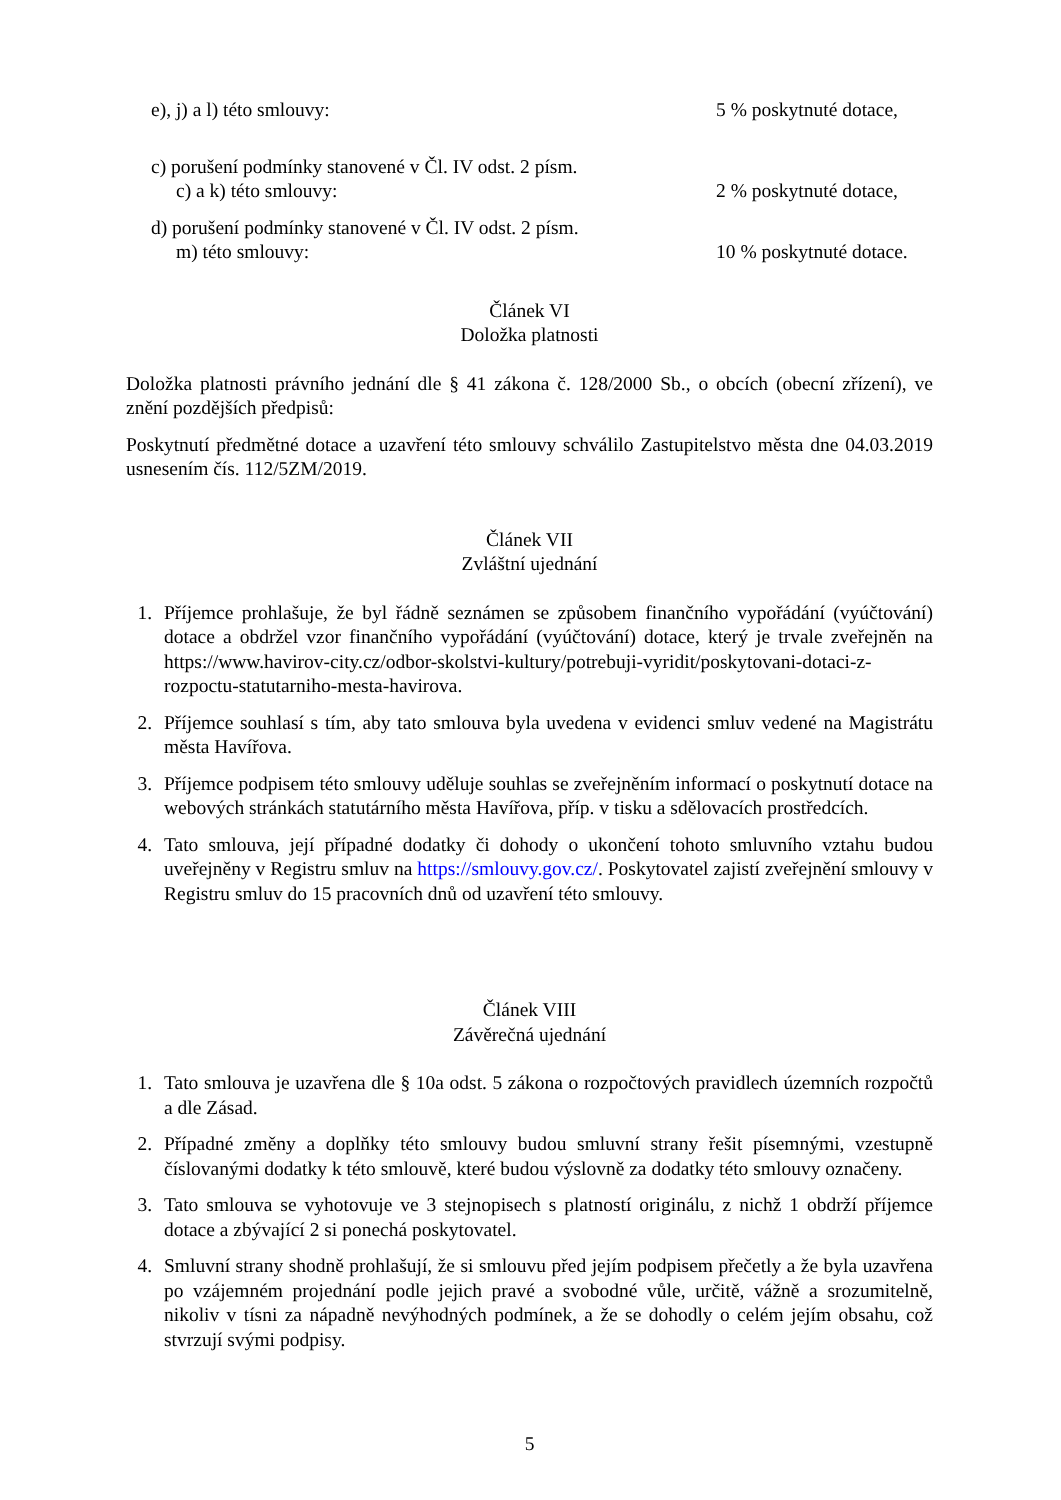e), j) a l) této smlouvy: 5 % poskytnuté dotace,
c) porušení podmínky stanovené v Čl. IV odst. 2 písm.
c) a k) této smlouvy:
2 % poskytnuté dotace,
d) porušení podmínky stanovené v Čl. IV odst. 2 písm.
m) této smlouvy:
10 % poskytnuté dotace.
Článek VI
Doložka platnosti
Doložka platnosti právního jednání dle § 41 zákona č. 128/2000 Sb., o obcích (obecní zřízení), ve znění pozdějších předpisů:
Poskytnutí předmětné dotace a uzavření této smlouvy schválilo Zastupitelstvo města dne 04.03.2019 usnesením čís. 112/5ZM/2019.
Článek VII
Zvláštní ujednání
1. Příjemce prohlašuje, že byl řádně seznámen se způsobem finančního vypořádání (vyúčtování) dotace a obdržel vzor finančního vypořádání (vyúčtování) dotace, který je trvale zveřejněn na https://www.havirov-city.cz/odbor-skolstvi-kultury/potrebuji-vyridit/poskytovani-dotaci-z-rozpoctu-statutarniho-mesta-havirova.
2. Příjemce souhlasí s tím, aby tato smlouva byla uvedena v evidenci smluv vedené na Magistrátu města Havířova.
3. Příjemce podpisem této smlouvy uděluje souhlas se zveřejněním informací o poskytnutí dotace na webových stránkách statutárního města Havířova, příp. v tisku a sdělovacích prostředcích.
4. Tato smlouva, její případné dodatky či dohody o ukončení tohoto smluvního vztahu budou uveřejněny v Registru smluv na https://smlouvy.gov.cz/. Poskytovatel zajistí zveřejnění smlouvy v Registru smluv do 15 pracovních dnů od uzavření této smlouvy.
Článek VIII
Závěrečná ujednání
1. Tato smlouva je uzavřena dle § 10a odst. 5 zákona o rozpočtových pravidlech územních rozpočtů a dle Zásad.
2. Případné změny a doplňky této smlouvy budou smluvní strany řešit písemnými, vzestupně číslovanými dodatky k této smlouvě, které budou výslovně za dodatky této smlouvy označeny.
3. Tato smlouva se vyhotovuje ve 3 stejnopisech s platností originálu, z nichž 1 obdrží příjemce dotace a zbývající 2 si ponechá poskytovatel.
4. Smluvní strany shodně prohlašují, že si smlouvu před jejím podpisem přečetly a že byla uzavřena po vzájemném projednání podle jejich pravé a svobodné vůle, určitě, vážně a srozumitelně, nikoliv v tísni za nápadně nevýhodných podmínek, a že se dohodly o celém jejím obsahu, což stvrzují svými podpisy.
5